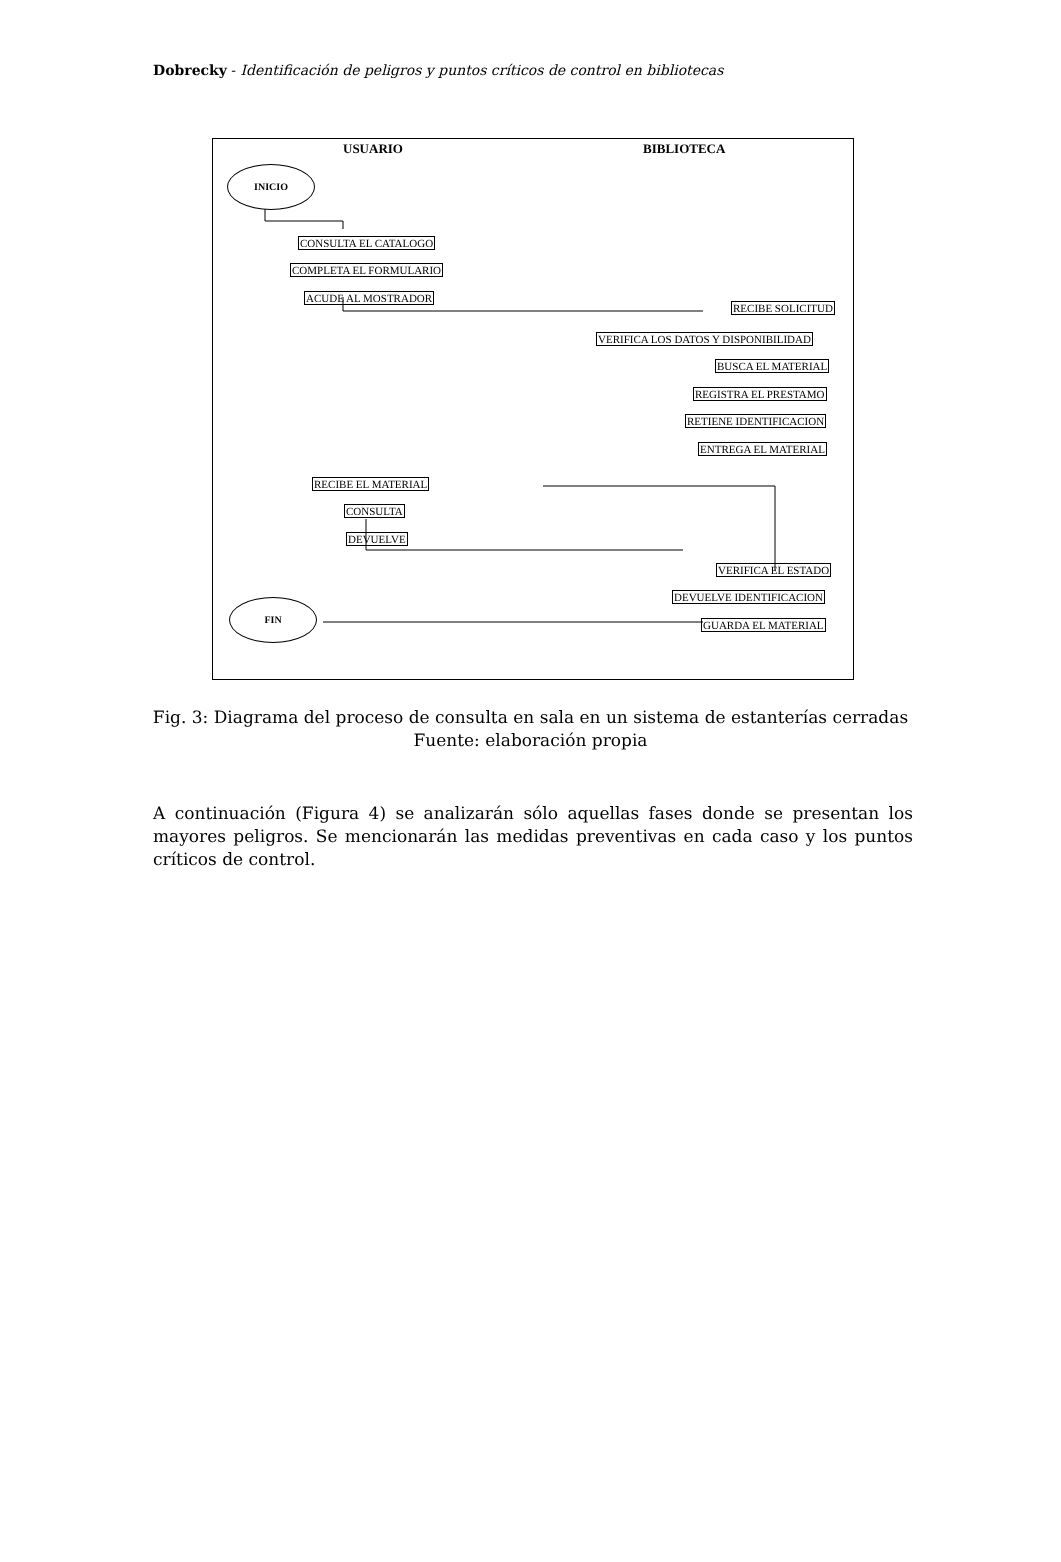Dobrecky - Identificación de peligros y puntos críticos de control en bibliotecas
USUARIO BIBLIOTECA
INICIO
CONSULTA EL CATALOGO
COMPLETA EL FORMULARIO
ACUDE AL MOSTRADOR
RECIBE SOLICITUD
VERIFICA LOS DATOS Y DISPONIBILIDAD
BUSCA EL MATERIAL
REGISTRA EL PRESTAMO
RETIENE IDENTIFICACION
ENTREGA EL MATERIAL
RECIBE EL MATERIAL
CONSULTA
DEVUELVE
VERIFICA EL ESTADO
DEVUELVE IDENTIFICACION
GUARDA EL MATERIAL
FIN
Fig. 3: Diagrama del proceso de consulta en sala en un sistema de estanterías cerradas
Fuente: elaboración propia
A continuación (Figura 4) se analizarán sólo aquellas fases donde se presentan los mayores peligros. Se mencionarán las medidas preventivas en cada caso y los puntos críticos de control.